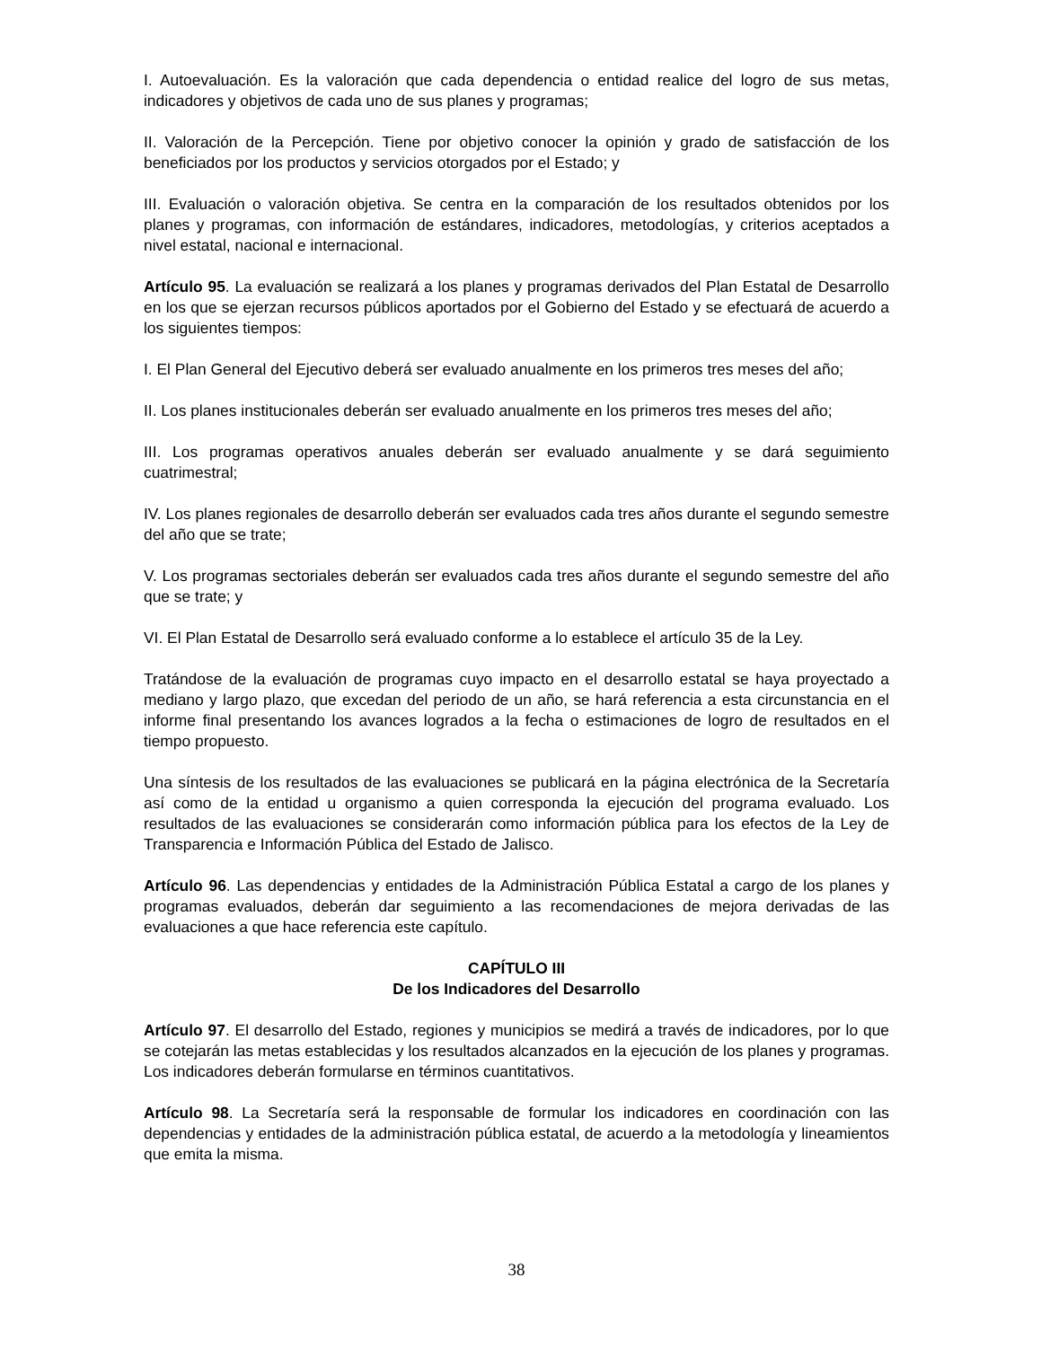I. Autoevaluación. Es la valoración que cada dependencia o entidad realice del logro de sus metas, indicadores y objetivos de cada uno de sus planes y programas;
II. Valoración de la Percepción. Tiene por objetivo conocer la opinión y grado de satisfacción de los beneficiados por los productos y servicios otorgados por el Estado; y
III. Evaluación o valoración objetiva. Se centra en la comparación de los resultados obtenidos por los planes y programas, con información de estándares, indicadores, metodologías, y criterios aceptados a nivel estatal, nacional e internacional.
Artículo 95. La evaluación se realizará a los planes y programas derivados del Plan Estatal de Desarrollo en los que se ejerzan recursos públicos aportados por el Gobierno del Estado y se efectuará de acuerdo a los siguientes tiempos:
I. El Plan General del Ejecutivo deberá ser evaluado anualmente en los primeros tres meses del año;
II. Los planes institucionales deberán ser evaluado anualmente en los primeros tres meses del año;
III. Los programas operativos anuales deberán ser evaluado anualmente y se dará seguimiento cuatrimestral;
IV. Los planes regionales de desarrollo deberán ser evaluados cada tres años durante el segundo semestre del año que se trate;
V. Los programas sectoriales deberán ser evaluados cada tres años durante el segundo semestre del año que se trate; y
VI. El Plan Estatal de Desarrollo será evaluado conforme a lo establece el artículo 35 de la Ley.
Tratándose de la evaluación de programas cuyo impacto en el desarrollo estatal se haya proyectado a mediano y largo plazo, que excedan del periodo de un año, se hará referencia a esta circunstancia en el informe final presentando los avances logrados a la fecha o estimaciones de logro de resultados en el tiempo propuesto.
Una síntesis de los resultados de las evaluaciones se publicará en la página electrónica de la Secretaría así como de la entidad u organismo a quien corresponda la ejecución del programa evaluado. Los resultados de las evaluaciones se considerarán como información pública para los efectos de la Ley de Transparencia e Información Pública del Estado de Jalisco.
Artículo 96. Las dependencias y entidades de la Administración Pública Estatal a cargo de los planes y programas evaluados, deberán dar seguimiento a las recomendaciones de mejora derivadas de las evaluaciones a que hace referencia este capítulo.
CAPÍTULO III
De los Indicadores del Desarrollo
Artículo 97. El desarrollo del Estado, regiones y municipios se medirá a través de indicadores, por lo que se cotejarán las metas establecidas y los resultados alcanzados en la ejecución de los planes y programas. Los indicadores deberán formularse en términos cuantitativos.
Artículo 98. La Secretaría será la responsable de formular los indicadores en coordinación con las dependencias y entidades de la administración pública estatal, de acuerdo a la metodología y lineamientos que emita la misma.
38